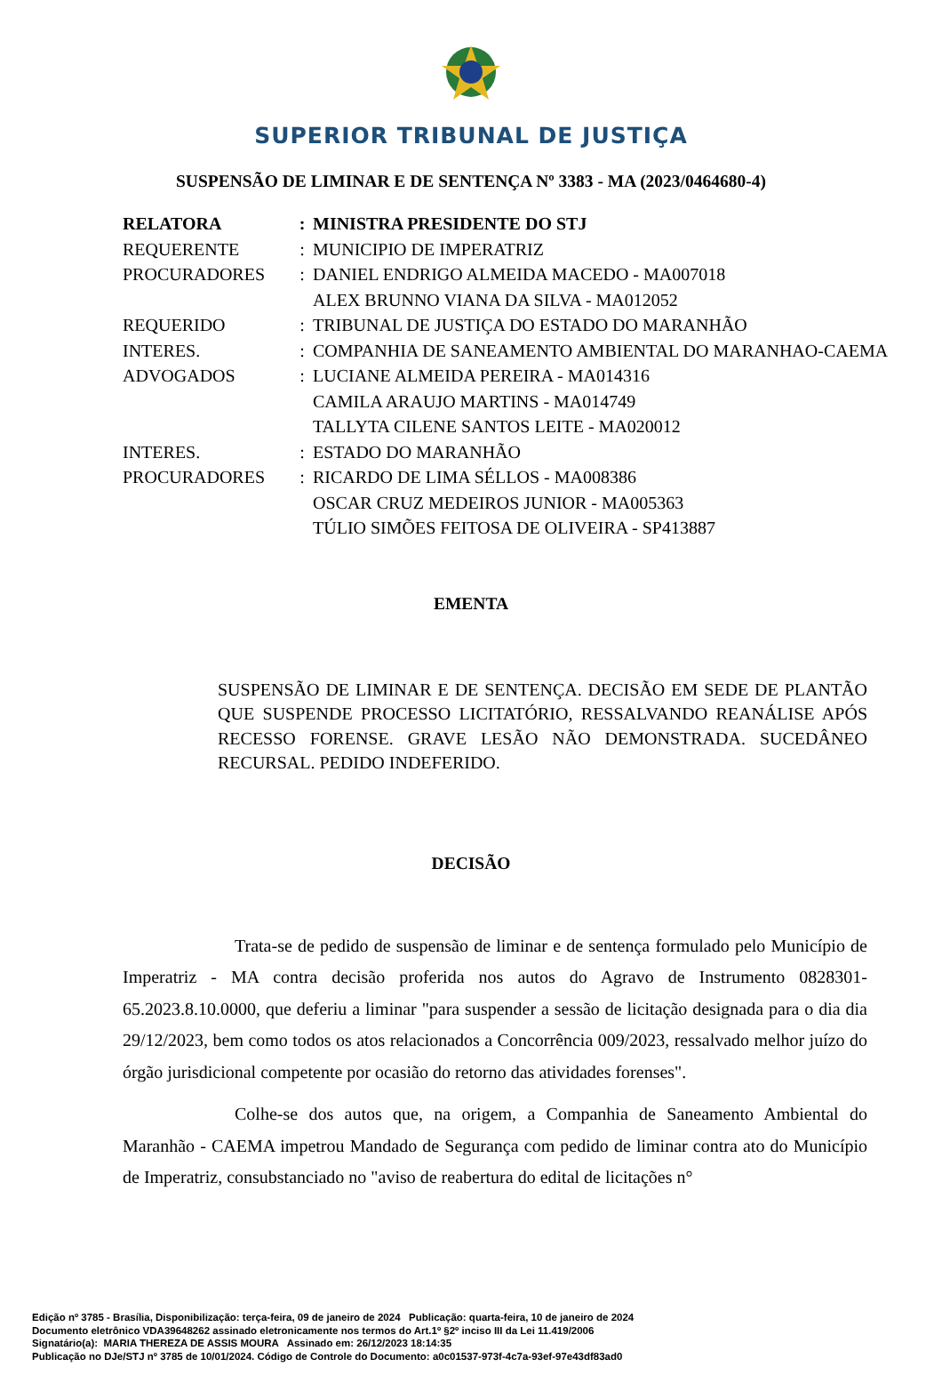SUPERIOR TRIBUNAL DE JUSTIÇA
SUSPENSÃO DE LIMINAR E DE SENTENÇA Nº 3383 - MA (2023/0464680-4)
| RELATORA | : | MINISTRA PRESIDENTE DO STJ |
| REQUERENTE | : | MUNICIPIO DE IMPERATRIZ |
| PROCURADORES | : | DANIEL ENDRIGO ALMEIDA MACEDO - MA007018 ALEX BRUNNO VIANA DA SILVA - MA012052 |
| REQUERIDO | : | TRIBUNAL DE JUSTIÇA DO ESTADO DO MARANHÃO |
| INTERES. | : | COMPANHIA DE SANEAMENTO AMBIENTAL DO MARANHAO-CAEMA |
| ADVOGADOS | : | LUCIANE ALMEIDA PEREIRA - MA014316 CAMILA ARAUJO MARTINS - MA014749 TALLYTA CILENE SANTOS LEITE - MA020012 |
| INTERES. | : | ESTADO DO MARANHÃO |
| PROCURADORES | : | RICARDO DE LIMA SÉLLOS - MA008386 OSCAR CRUZ MEDEIROS JUNIOR - MA005363 TÚLIO SIMÕES FEITOSA DE OLIVEIRA - SP413887 |
EMENTA
SUSPENSÃO DE LIMINAR E DE SENTENÇA. DECISÃO EM SEDE DE PLANTÃO QUE SUSPENDE PROCESSO LICITATÓRIO, RESSALVANDO REANÁLISE APÓS RECESSO FORENSE. GRAVE LESÃO NÃO DEMONSTRADA. SUCEDÂNEO RECURSAL. PEDIDO INDEFERIDO.
DECISÃO
Trata-se de pedido de suspensão de liminar e de sentença formulado pelo Município de Imperatriz - MA contra decisão proferida nos autos do Agravo de Instrumento 0828301-65.2023.8.10.0000, que deferiu a liminar "para suspender a sessão de licitação designada para o dia dia 29/12/2023, bem como todos os atos relacionados a Concorrência 009/2023, ressalvado melhor juízo do órgão jurisdicional competente por ocasião do retorno das atividades forenses".
Colhe-se dos autos que, na origem, a Companhia de Saneamento Ambiental do Maranhão - CAEMA impetrou Mandado de Segurança com pedido de liminar contra ato do Município de Imperatriz, consubstanciado no "aviso de reabertura do edital de licitações n°
Edição nº 3785 - Brasília, Disponibilização: terça-feira, 09 de janeiro de 2024 Publicação: quarta-feira, 10 de janeiro de 2024
Documento eletrônico VDA39648262 assinado eletronicamente nos termos do Art.1º §2º inciso III da Lei 11.419/2006
Signatário(a): MARIA THEREZA DE ASSIS MOURA Assinado em: 26/12/2023 18:14:35
Publicação no DJe/STJ nº 3785 de 10/01/2024. Código de Controle do Documento: a0c01537-973f-4c7a-93ef-97e43df83ad0